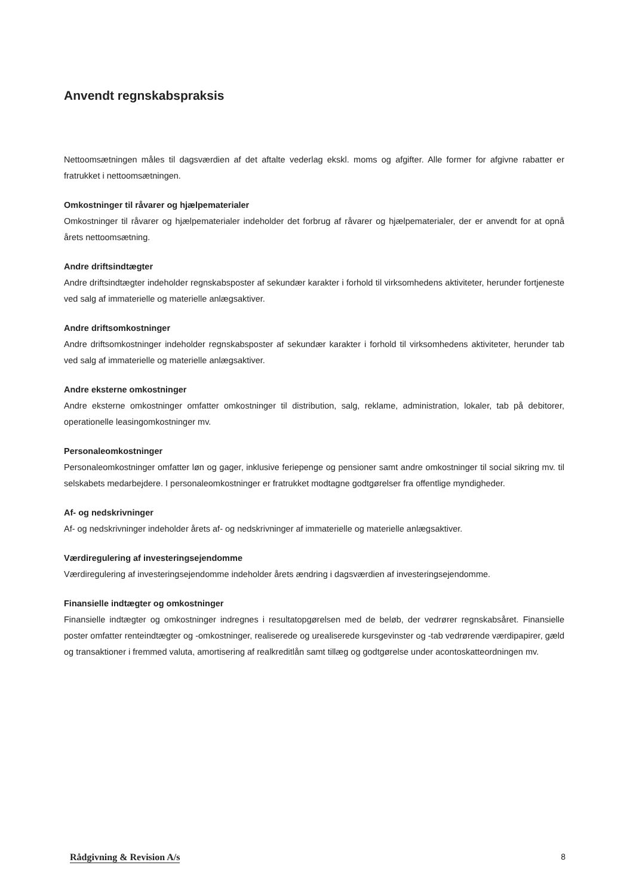Anvendt regnskabspraksis
Nettoomsætningen måles til dagsværdien af det aftalte vederlag ekskl. moms og afgifter. Alle former for afgivne rabatter er fratrukket i nettoomsætningen.
Omkostninger til råvarer og hjælpematerialer
Omkostninger til råvarer og hjælpematerialer indeholder det forbrug af råvarer og hjælpematerialer, der er anvendt for at opnå årets nettoomsætning.
Andre driftsindtægter
Andre driftsindtægter indeholder regnskabsposter af sekundær karakter i forhold til virksomhedens aktiviteter, herunder fortjeneste ved salg af immaterielle og materielle anlægsaktiver.
Andre driftsomkostninger
Andre driftsomkostninger indeholder regnskabsposter af sekundær karakter i forhold til virksomhedens aktiviteter, herunder tab ved salg af immaterielle og materielle anlægsaktiver.
Andre eksterne omkostninger
Andre eksterne omkostninger omfatter omkostninger til distribution, salg, reklame, administration, lokaler, tab på debitorer, operationelle leasingomkostninger mv.
Personaleomkostninger
Personaleomkostninger omfatter løn og gager, inklusive feriepenge og pensioner samt andre omkostninger til social sikring mv. til selskabets medarbejdere. I personaleomkostninger er fratrukket modtagne godtgørelser fra offentlige myndigheder.
Af- og nedskrivninger
Af- og nedskrivninger indeholder årets af- og nedskrivninger af immaterielle og materielle anlægsaktiver.
Værdiregulering af investeringsejendomme
Værdiregulering af investeringsejendomme indeholder årets ændring i dagsværdien af investeringsejendomme.
Finansielle indtægter og omkostninger
Finansielle indtægter og omkostninger indregnes i resultatopgørelsen med de beløb, der vedrører regnskabsåret. Finansielle poster omfatter renteindtægter og -omkostninger, realiserede og urealiserede kursgevinster og -tab vedrørende værdipapirer, gæld og transaktioner i fremmed valuta, amortisering af realkreditlån samt tillæg og godtgørelse under acontoskatteordningen mv.
Rådgivning & Revision A/s 8